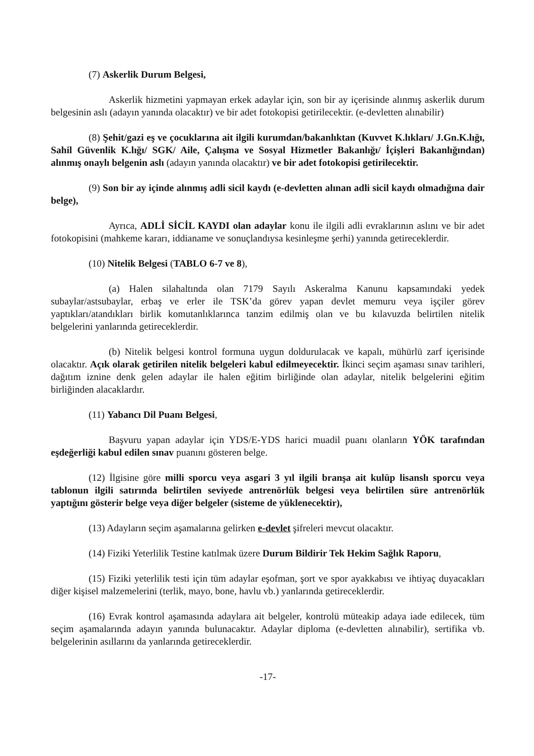(7) Askerlik Durum Belgesi,
Askerlik hizmetini yapmayan erkek adaylar için, son bir ay içerisinde alınmış askerlik durum belgesinin aslı (adayın yanında olacaktır) ve bir adet fotokopisi getirilecektir. (e-devletten alınabilir)
(8) Şehit/gazi eş ve çocuklarına ait ilgili kurumdan/bakanlıktan (Kuvvet K.lıkları/ J.Gn.K.lığı, Sahil Güvenlik K.lığı/ SGK/ Aile, Çalışma ve Sosyal Hizmetler Bakanlığı/ İçişleri Bakanlığından) alınmış onaylı belgenin aslı (adayın yanında olacaktır) ve bir adet fotokopisi getirilecektir.
(9) Son bir ay içinde alınmış adli sicil kaydı (e-devletten alınan adli sicil kaydı olmadığına dair belge),
Ayrıca, ADLİ SİCİL KAYDI olan adaylar konu ile ilgili adli evraklarının aslını ve bir adet fotokopisini (mahkeme kararı, iddianame ve sonuçlandıysa kesinleşme şerhi) yanında getireceklerdir.
(10) Nitelik Belgesi (TABLO 6-7 ve 8),
(a) Halen silahaltında olan 7179 Sayılı Askeralma Kanunu kapsamındaki yedek subaylar/astsubaylar, erbaş ve erler ile TSK’da görev yapan devlet memuru veya işçiler görev yaptıkları/atandıkları birlik komutanlıklarınca tanzim edilmiş olan ve bu kılavuzda belirtilen nitelik belgelerini yanlarında getireceklerdir.
(b) Nitelik belgesi kontrol formuna uygun doldurulacak ve kapalı, mühürlü zarf içerisinde olacaktır. Açık olarak getirilen nitelik belgeleri kabul edilmeyecektir. İkinci seçim aşaması sınav tarihleri, dağıtım iznine denk gelen adaylar ile halen eğitim birliğinde olan adaylar, nitelik belgelerini eğitim birliğinden alacaklardır.
(11) Yabancı Dil Puanı Belgesi,
Başvuru yapan adaylar için YDS/E-YDS harici muadil puanı olanların YÖK tarafından eşdeğerliği kabul edilen sınav puanını gösteren belge.
(12) İlgisine göre milli sporcu veya asgari 3 yıl ilgili branşa ait kulüp lisanslı sporcu veya tablonun ilgili satırında belirtilen seviyede antrenörlük belgesi veya belirtilen süre antrenörlük yaptığını gösterir belge veya diğer belgeler (sisteme de yüklenecektir),
(13) Adayların seçim aşamalarına gelirken e-devlet şifreleri mevcut olacaktır.
(14) Fiziki Yeterlilik Testine katılmak üzere Durum Bildirir Tek Hekim Sağlık Raporu,
(15) Fiziki yeterlilik testi için tüm adaylar eşofman, şort ve spor ayakkabısı ve ihtiyaç duyacakları diğer kişisel malzemelerini (terlik, mayo, bone, havlu vb.) yanlarında getireceklerdir.
(16) Evrak kontrol aşamasında adaylara ait belgeler, kontrolü müteakip adaya iade edilecek, tüm seçim aşamalarında adayın yanında bulunacaktır. Adaylar diploma (e-devletten alınabilir), sertifika vb. belgelerinin asıllarını da yanlarında getireceklerdir.
-17-